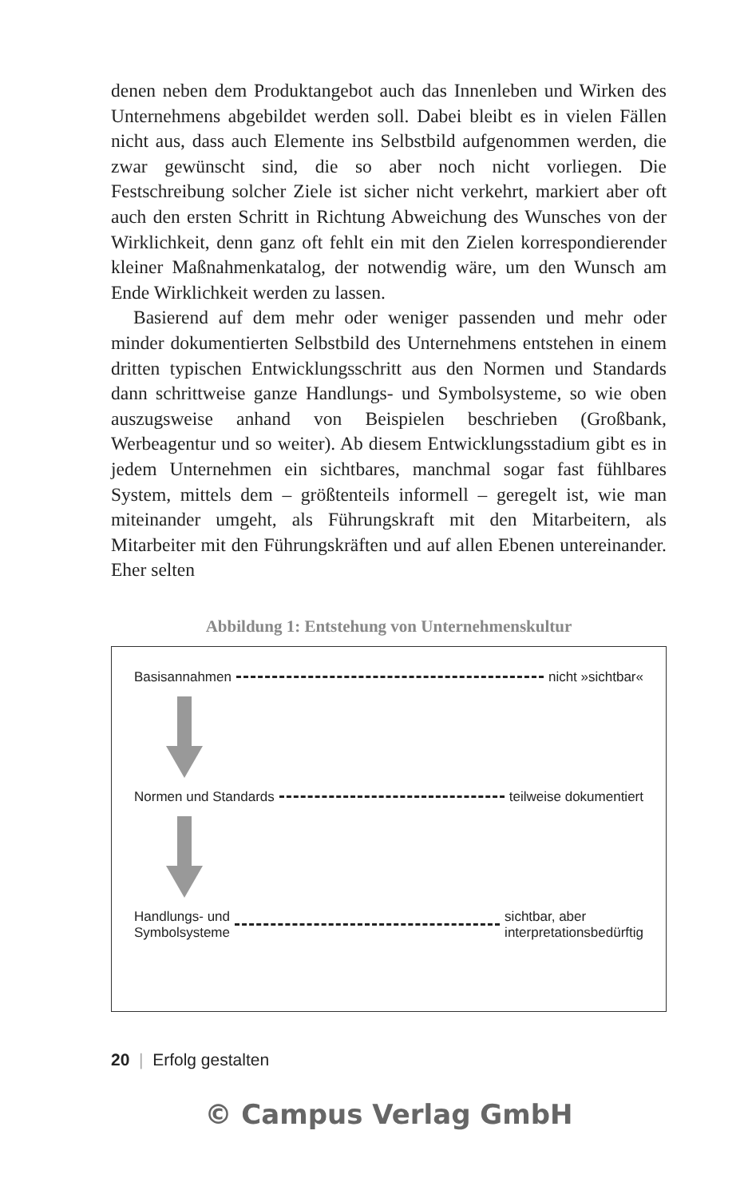denen neben dem Produktangebot auch das Innenleben und Wirken des Unternehmens abgebildet werden soll. Dabei bleibt es in vielen Fällen nicht aus, dass auch Elemente ins Selbstbild aufgenommen werden, die zwar gewünscht sind, die so aber noch nicht vorliegen. Die Festschreibung solcher Ziele ist sicher nicht verkehrt, markiert aber oft auch den ersten Schritt in Richtung Abweichung des Wunsches von der Wirklichkeit, denn ganz oft fehlt ein mit den Zielen korrespondierender kleiner Maßnahmenkatalog, der notwendig wäre, um den Wunsch am Ende Wirklichkeit werden zu lassen.
Basierend auf dem mehr oder weniger passenden und mehr oder minder dokumentierten Selbstbild des Unternehmens entstehen in einem dritten typischen Entwicklungsschritt aus den Normen und Standards dann schrittweise ganze Handlungs- und Symbolsysteme, so wie oben auszugsweise anhand von Beispielen beschrieben (Großbank, Werbeagentur und so weiter). Ab diesem Entwicklungsstadium gibt es in jedem Unternehmen ein sichtbares, manchmal sogar fast fühlbares System, mittels dem – größtenteils informell – geregelt ist, wie man miteinander umgeht, als Führungskraft mit den Mitarbeitern, als Mitarbeiter mit den Führungskräften und auf allen Ebenen untereinander. Eher selten
Abbildung 1: Entstehung von Unternehmenskultur
Basisannahmen nicht »sichtbar«
Normen und Standards teilweise dokumentiert
Handlungs- und
Symbolsysteme sichtbar, aber
interpretationsbedürftig
20 | Erfolg gestalten
© Campus Verlag GmbH